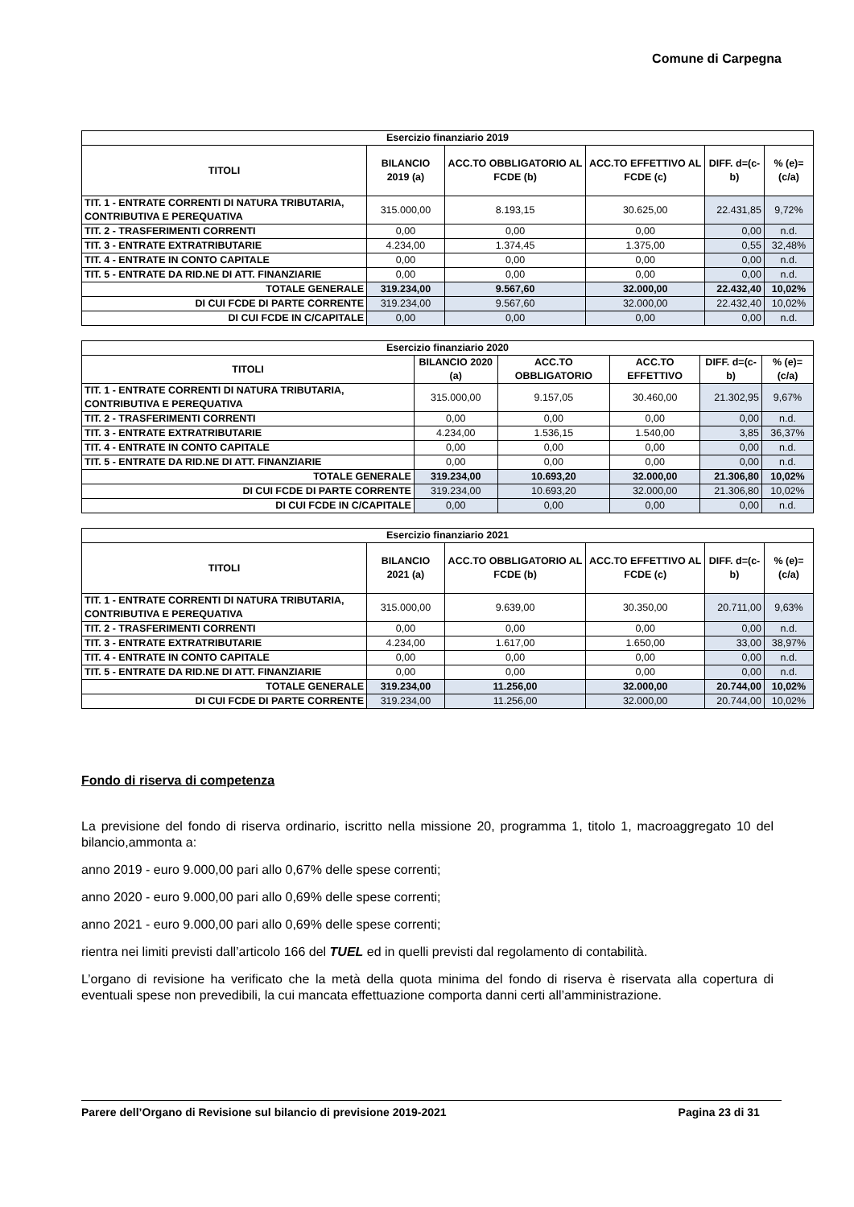Comune di Carpegna
| Esercizio finanziario 2019 | | | | | |
| --- | --- | --- | --- | --- | --- |
| TITOLI | BILANCIO 2019 (a) | ACC.TO OBBLIGATORIO AL FCDE (b) | ACC.TO EFFETTIVO AL FCDE (c) | DIFF. d=(c-b) | % (e)=(c/a) |
| TIT. 1 - ENTRATE CORRENTI DI NATURA TRIBUTARIA, CONTRIBUTIVA E PEREQUATIVA | 315.000,00 | 8.193,15 | 30.625,00 | 22.431,85 | 9,72% |
| TIT. 2 - TRASFERIMENTI CORRENTI | 0,00 | 0,00 | 0,00 | 0,00 | n.d. |
| TIT. 3 - ENTRATE EXTRATRIBUTARIE | 4.234,00 | 1.374,45 | 1.375,00 | 0,55 | 32,48% |
| TIT. 4 - ENTRATE IN CONTO CAPITALE | 0,00 | 0,00 | 0,00 | 0,00 | n.d. |
| TIT. 5 - ENTRATE DA RID.NE DI ATT. FINANZIARIE | 0,00 | 0,00 | 0,00 | 0,00 | n.d. |
| TOTALE GENERALE | 319.234,00 | 9.567,60 | 32.000,00 | 22.432,40 | 10,02% |
| DI CUI FCDE DI PARTE CORRENTE | 319.234,00 | 9.567,60 | 32.000,00 | 22.432,40 | 10,02% |
| DI CUI FCDE IN C/CAPITALE | 0,00 | 0,00 | 0,00 | 0,00 | n.d. |
| Esercizio finanziario 2020 | | | | | |
| --- | --- | --- | --- | --- | --- |
| TITOLI | BILANCIO 2020 (a) | ACC.TO OBBLIGATORIO | ACC.TO EFFETTIVO | DIFF. d=(c-b) | % (e)=(c/a) |
| TIT. 1 - ENTRATE CORRENTI DI NATURA TRIBUTARIA, CONTRIBUTIVA E PEREQUATIVA | 315.000,00 | 9.157,05 | 30.460,00 | 21.302,95 | 9,67% |
| TIT. 2 - TRASFERIMENTI CORRENTI | 0,00 | 0,00 | 0,00 | 0,00 | n.d. |
| TIT. 3 - ENTRATE EXTRATRIBUTARIE | 4.234,00 | 1.536,15 | 1.540,00 | 3,85 | 36,37% |
| TIT. 4 - ENTRATE IN CONTO CAPITALE | 0,00 | 0,00 | 0,00 | 0,00 | n.d. |
| TIT. 5 - ENTRATE DA RID.NE DI ATT. FINANZIARIE | 0,00 | 0,00 | 0,00 | 0,00 | n.d. |
| TOTALE GENERALE | 319.234,00 | 10.693,20 | 32.000,00 | 21.306,80 | 10,02% |
| DI CUI FCDE DI PARTE CORRENTE | 319.234,00 | 10.693,20 | 32.000,00 | 21.306,80 | 10,02% |
| DI CUI FCDE IN C/CAPITALE | 0,00 | 0,00 | 0,00 | 0,00 | n.d. |
| Esercizio finanziario 2021 | | | | | |
| --- | --- | --- | --- | --- | --- |
| TITOLI | BILANCIO 2021 (a) | ACC.TO OBBLIGATORIO AL FCDE (b) | ACC.TO EFFETTIVO AL FCDE (c) | DIFF. d=(c-b) | % (e)=(c/a) |
| TIT. 1 - ENTRATE CORRENTI DI NATURA TRIBUTARIA, CONTRIBUTIVA E PEREQUATIVA | 315.000,00 | 9.639,00 | 30.350,00 | 20.711,00 | 9,63% |
| TIT. 2 - TRASFERIMENTI CORRENTI | 0,00 | 0,00 | 0,00 | 0,00 | n.d. |
| TIT. 3 - ENTRATE EXTRATRIBUTARIE | 4.234,00 | 1.617,00 | 1.650,00 | 33,00 | 38,97% |
| TIT. 4 - ENTRATE IN CONTO CAPITALE | 0,00 | 0,00 | 0,00 | 0,00 | n.d. |
| TIT. 5 - ENTRATE DA RID.NE DI ATT. FINANZIARIE | 0,00 | 0,00 | 0,00 | 0,00 | n.d. |
| TOTALE GENERALE | 319.234,00 | 11.256,00 | 32.000,00 | 20.744,00 | 10,02% |
| DI CUI FCDE DI PARTE CORRENTE | 319.234,00 | 11.256,00 | 32.000,00 | 20.744,00 | 10,02% |
Fondo di riserva di competenza
La previsione del fondo di riserva ordinario, iscritto nella missione 20, programma 1, titolo 1, macroaggregato 10 del bilancio,ammonta a:
anno 2019 - euro 9.000,00 pari allo 0,67% delle spese correnti;
anno 2020 - euro 9.000,00 pari allo 0,69% delle spese correnti;
anno 2021 - euro 9.000,00 pari allo 0,69% delle spese correnti;
rientra nei limiti previsti dall’articolo 166 del TUEL ed in quelli previsti dal regolamento di contabilità.
L’organo di revisione ha verificato che la metà della quota minima del fondo di riserva è riservata alla copertura di eventuali spese non prevedibili, la cui mancata effettuazione comporta danni certi all’amministrazione.
Parere dell’Organo di Revisione sul bilancio di previsione 2019-2021 Pagina 23 di 31